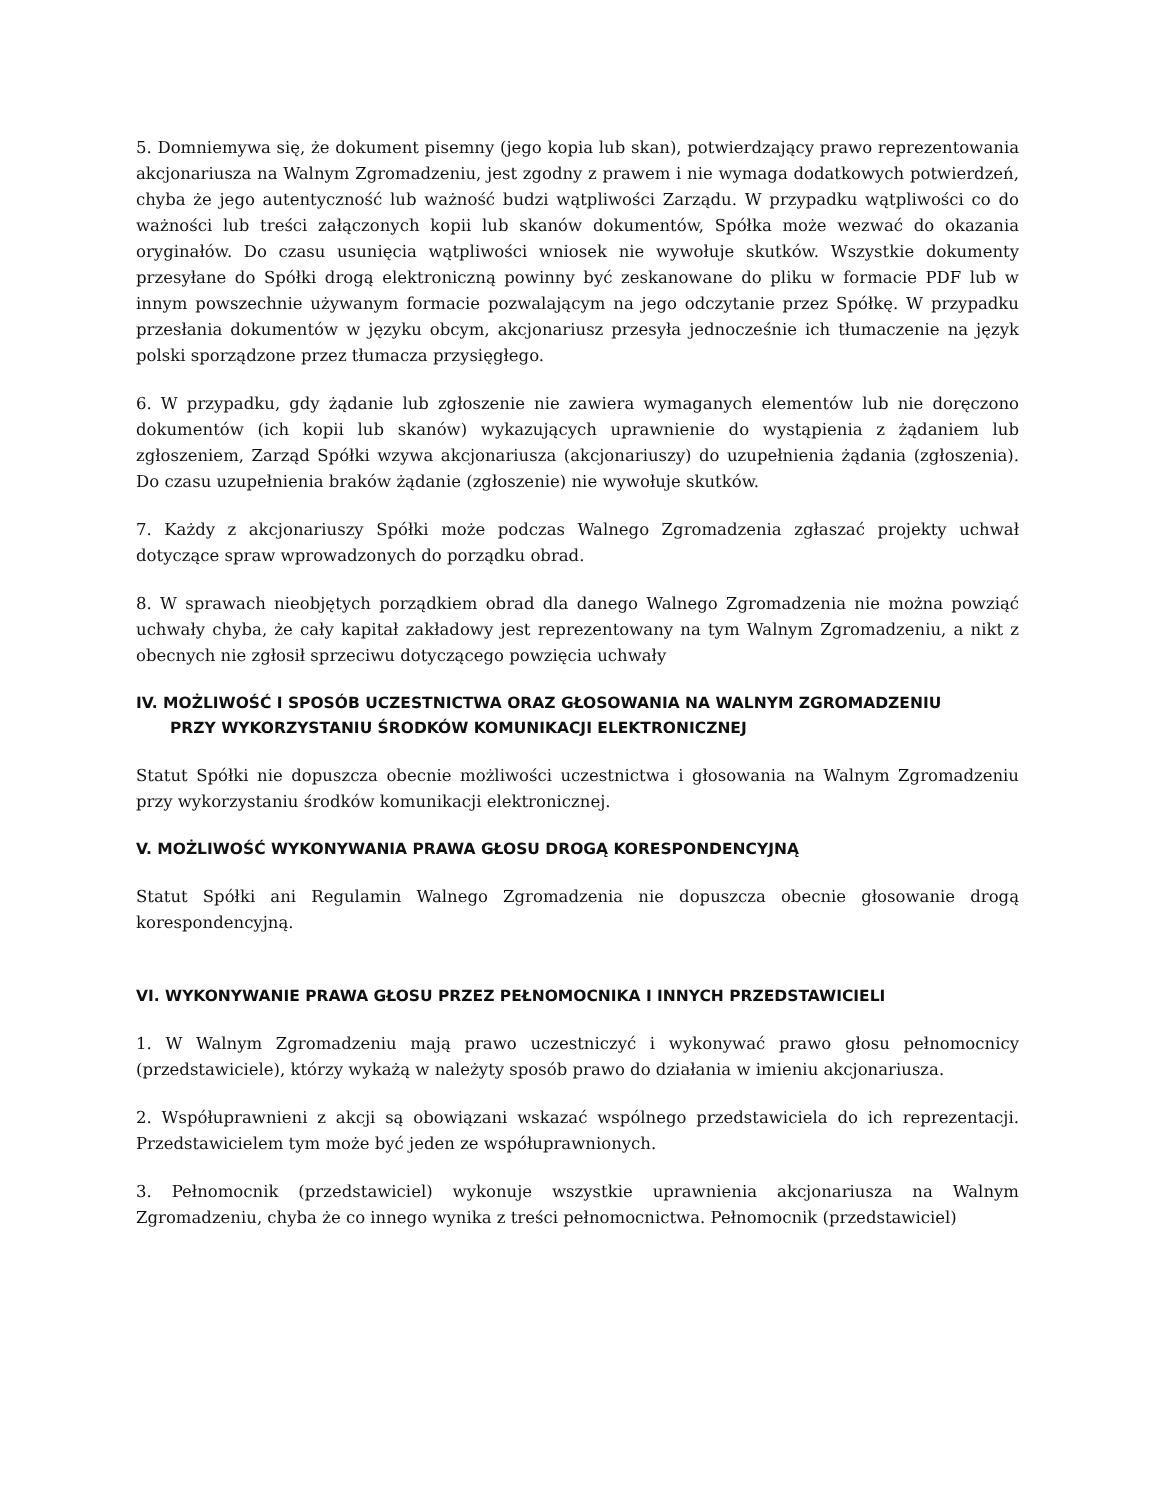5. Domniemywa się, że dokument pisemny (jego kopia lub skan), potwierdzający prawo reprezentowania akcjonariusza na Walnym Zgromadzeniu, jest zgodny z prawem i nie wymaga dodatkowych potwierdzeń, chyba że jego autentyczność lub ważność budzi wątpliwości Zarządu. W przypadku wątpliwości co do ważności lub treści załączonych kopii lub skanów dokumentów, Spółka może wezwać do okazania oryginałów. Do czasu usunięcia wątpliwości wniosek nie wywołuje skutków. Wszystkie dokumenty przesyłane do Spółki drogą elektroniczną powinny być zeskanowane do pliku w formacie PDF lub w innym powszechnie używanym formacie pozwalającym na jego odczytanie przez Spółkę. W przypadku przesłania dokumentów w języku obcym, akcjonariusz przesyła jednocześnie ich tłumaczenie na język polski sporządzone przez tłumacza przysięgłego.
6. W przypadku, gdy żądanie lub zgłoszenie nie zawiera wymaganych elementów lub nie doręczono dokumentów (ich kopii lub skanów) wykazujących uprawnienie do wystąpienia z żądaniem lub zgłoszeniem, Zarząd Spółki wzywa akcjonariusza (akcjonariuszy) do uzupełnienia żądania (zgłoszenia). Do czasu uzupełnienia braków żądanie (zgłoszenie) nie wywołuje skutków.
7. Każdy z akcjonariuszy Spółki może podczas Walnego Zgromadzenia zgłaszać projekty uchwał dotyczące spraw wprowadzonych do porządku obrad.
8. W sprawach nieobjętych porządkiem obrad dla danego Walnego Zgromadzenia nie można powziąć uchwały chyba, że cały kapitał zakładowy jest reprezentowany na tym Walnym Zgromadzeniu, a nikt z obecnych nie zgłosił sprzeciwu dotyczącego powzięcia uchwały
IV. MOŻLIWOŚĆ I SPOSÓB UCZESTNICTWA ORAZ GŁOSOWANIA NA WALNYM ZGROMADZENIU
PRZY WYKORZYSTANIU ŚRODKÓW KOMUNIKACJI ELEKTRONICZNEJ
Statut Spółki nie dopuszcza obecnie możliwości uczestnictwa i głosowania na Walnym Zgromadzeniu przy wykorzystaniu środków komunikacji elektronicznej.
V. MOŻLIWOŚĆ WYKONYWANIA PRAWA GŁOSU DROGĄ KORESPONDENCYJNĄ
Statut Spółki ani Regulamin Walnego Zgromadzenia nie dopuszcza obecnie głosowanie drogą korespondencyjną.
VI. WYKONYWANIE PRAWA GŁOSU PRZEZ PEŁNOMOCNIKA I INNYCH PRZEDSTAWICIELI
1. W Walnym Zgromadzeniu mają prawo uczestniczyć i wykonywać prawo głosu pełnomocnicy (przedstawiciele), którzy wykażą w należyty sposób prawo do działania w imieniu akcjonariusza.
2. Współuprawnieni z akcji są obowiązani wskazać wspólnego przedstawiciela do ich reprezentacji. Przedstawicielem tym może być jeden ze współuprawnionych.
3. Pełnomocnik (przedstawiciel) wykonuje wszystkie uprawnienia akcjonariusza na Walnym Zgromadzeniu, chyba że co innego wynika z treści pełnomocnictwa. Pełnomocnik (przedstawiciel)